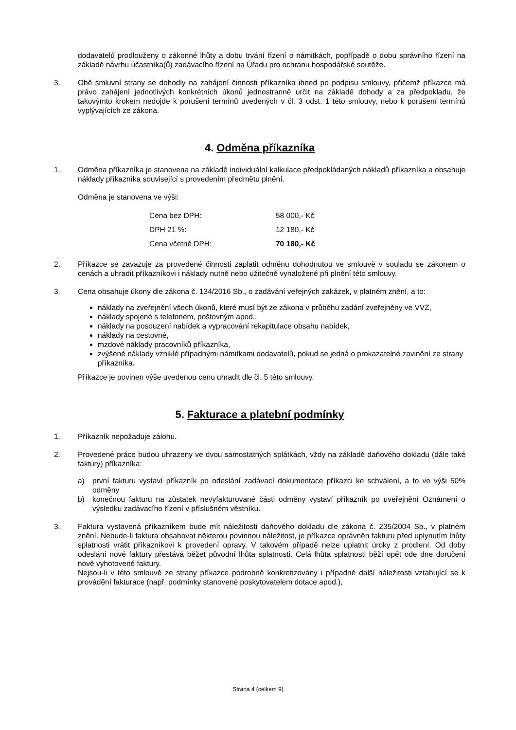dodavatelů prodlouženy o zákonné lhůty a dobu trvání řízení o námitkách, popřípadě o dobu správního řízení na základě návrhu účastníka(ů) zadávacího řízení na Úřadu pro ochranu hospodářské soutěže.
3. Obě smluvní strany se dohodly na zahájení činnosti příkazníka ihned po podpisu smlouvy, přičemž příkazce má právo zahájení jednotlivých konkrétních úkonů jednostranně určit na základě dohody a za předpokladu, že takovýmto krokem nedojde k porušení termínů uvedených v čl. 3 odst. 1 této smlouvy, nebo k porušení termínů vyplývajících ze zákona.
4. Odměna příkazníka
1. Odměna příkazníka je stanovena na základě individuální kalkulace předpokládaných nákladů příkazníka a obsahuje náklady příkazníka související s provedením předmětu plnění.
Odměna je stanovena ve výši:
| Cena bez DPH: | 58 000,- Kč |
| DPH 21 %: | 12 180,- Kč |
| Cena včetně DPH: | 70 180,- Kč |
2. Příkazce se zavazuje za provedené činnosti zaplatit odměnu dohodnutou ve smlouvě v souladu se zákonem o cenách a uhradit příkazníkovi i náklady nutně nebo užitečně vynaložené při plnění této smlouvy.
3. Cena obsahuje úkony dle zákona č. 134/2016 Sb., o zadávání veřejných zakázek, v platném znění, a to:
náklady na zveřejnění všech úkonů, které musí být ze zákona v průběhu zadání zveřejněny ve VVZ,
náklady spojené s telefonem, poštovným apod.,
náklady na posouzení nabídek a vypracování rekapitulace obsahu nabídek,
náklady na cestovné,
mzdové náklady pracovníků příkazníka,
zvýšené náklady vzniklé případnými námitkami dodavatelů, pokud se jedná o prokazatelné zavinění ze strany příkazníka.
Příkazce je povinen výše uvedenou cenu uhradit dle čl. 5 této smlouvy.
5. Fakturace a platební podmínky
1. Příkazník nepožaduje zálohu.
2. Provedené práce budou uhrazeny ve dvou samostatných splátkách, vždy na základě daňového dokladu (dále také faktury) příkazníka:
a) první fakturu vystaví příkazník po odeslání zadávací dokumentace příkazci ke schválení, a to ve výši 50% odměny
b) konečnou fakturu na zůstatek nevyfakturované části odměny vystaví příkazník po uveřejnění Oznámení o výsledku zadávacího řízení v příslušném věstníku.
3. Faktura vystavená příkazníkem bude mít náležitosti daňového dokladu dle zákona č. 235/2004 Sb., v platném znění. Nebude-li faktura obsahovat některou povinnou náležitost, je příkazce oprávněn fakturu před uplynutím lhůty splatnosti vrátit příkazníkovi k provedení opravy. V takovém případě nelze uplatnit úroky z prodlení. Od doby odeslání nové faktury přestává běžet původní lhůta splatnosti. Celá lhůta splatnosti běží opět ode dne doručení nově vyhotovené faktury.
Nejsou-li v této smlouvě ze strany příkazce podrobně konkretizovány i případné další náležitosti vztahující se k provádění fakturace (např. podmínky stanovené poskytovatelem dotace apod.),
Strana 4 (celkem 9)